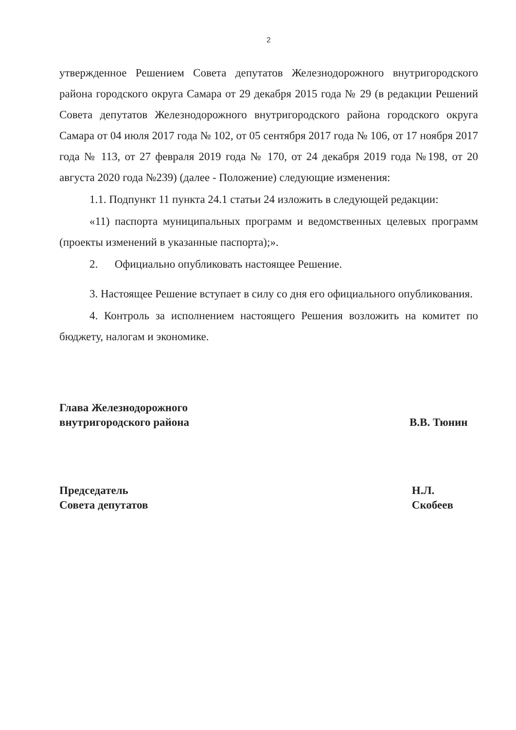2
утвержденное Решением Совета депутатов Железнодорожного внутригородского района городского округа Самара от 29 декабря 2015 года № 29 (в редакции Решений Совета депутатов Железнодорожного внутригородского района городского округа Самара от 04 июля 2017 года № 102, от 05 сентября 2017 года № 106, от 17 ноября 2017 года № 113, от 27 февраля 2019 года № 170, от 24 декабря 2019 года №198, от 20 августа 2020 года №239) (далее - Положение) следующие изменения:
1.1. Подпункт 11 пункта 24.1 статьи 24 изложить в следующей редакции:
«11) паспорта муниципальных программ и ведомственных целевых программ (проекты изменений в указанные паспорта);».
2. Официально опубликовать настоящее Решение.
3. Настоящее Решение вступает в силу со дня его официального опубликования.
4. Контроль за исполнением настоящего Решения возложить на комитет по бюджету, налогам и экономике.
Глава Железнодорожного
внутригородского района
В.В. Тюнин
Председатель
Совета депутатов
Н.Л. Скобеев